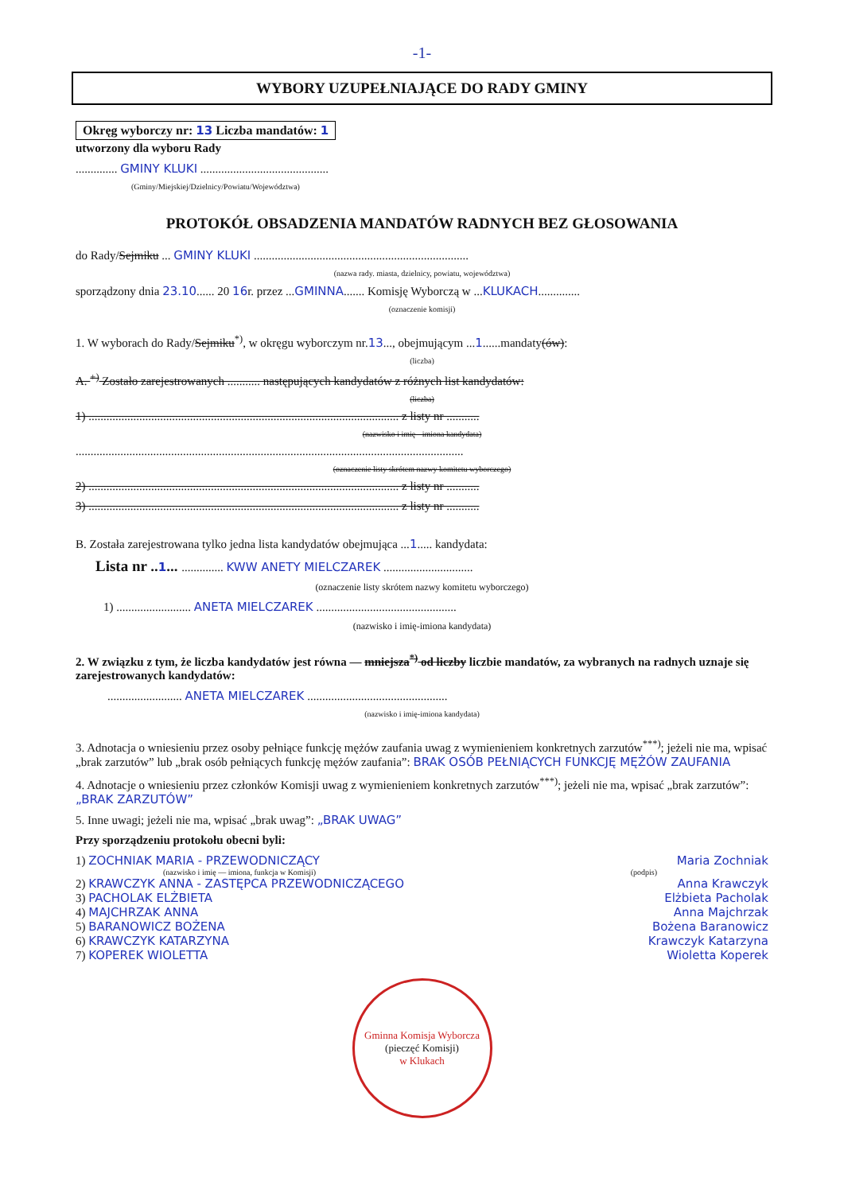-1-
WYBORY UZUPEŁNIAJĄCE DO RADY GMINY
Okręg wyborczy nr: 13 Liczba mandatów: 1
utworzony dla wyboru Rady
.............. GMINY KLUKI ...........................................
(Gminy/Miejskiej/Dzielnicy/Powiatu/Województwa)
PROTOKÓŁ OBSADZENIA MANDATÓW RADNYCH BEZ GŁOSOWANIA
do Rady/Sejmiku ... GMINY KLUKI ........................................................................
(nazwa rady. miasta, dzielnicy, powiatu, województwa)
sporządzony dnia 23.10...... 20 16r. przez ...GMINNA....... Komisję Wyborczą w ...KLUKACH..............
(oznaczenie komisji)
1. W wyborach do Rady/Sejmiku<sup>*)</sup>, w okręgu wyborczym nr.13..., obejmującym ...1......mandaty(ów):
(liczba)
A. <sup>+)</sup> Zostało zarejestrowanych ........... następujących kandydatów z różnych list kandydatów:
(liczba)
1) ........................................................................................................ z listy nr ...........
(nazwisko i imię - imiona kandydata)
..................................................................................................................................
(oznaczenie listy skrótem nazwy komitetu wyborczego)
2) ........................................................................................................ z listy nr ...........
3) ........................................................................................................ z listy nr ...........
B. Została zarejestrowana tylko jedna lista kandydatów obejmująca ...1..... kandydata:
Lista nr ..1... .............. KWW ANETY MIELCZAREK ..............................
(oznaczenie listy skrótem nazwy komitetu wyborczego)
1) ......................... ANETA MIELCZAREK ...............................................
(nazwisko i imię-imiona kandydata)
2. W związku z tym, że liczba kandydatów jest równa — mniejsza<sup>*)</sup> od liczby liczbie mandatów, za wybranych na radnych uznaje się zarejestrowanych kandydatów:
......................... ANETA MIELCZAREK ...............................................
(nazwisko i imię-imiona kandydata)
3. Adnotacja o wniesieniu przez osoby pełniące funkcję mężów zaufania uwag z wymienieniem konkretnych zarzutów<sup>***)</sup>; jeżeli nie ma, wpisać „brak zarzutów” lub „brak osób pełniących funkcję mężów zaufania”: BRAK OSÓB PEŁNIĄCYCH FUNKCJĘ MĘŻÓW ZAUFANIA
4. Adnotacje o wniesieniu przez członków Komisji uwag z wymienieniem konkretnych zarzutów<sup>***)</sup>; jeżeli nie ma, wpisać „brak zarzutów”: „BRAK ZARZUTÓW”
5. Inne uwagi; jeżeli nie ma, wpisać „brak uwag”: „BRAK UWAG”
Przy sporządzeniu protokołu obecni byli:
1) ZOCHNIAK MARIA - PRZEWODNICZĄCY Maria Zochniak
(nazwisko i imię — imiona, funkcja w Komisji) (podpis)
2) KRAWCZYK ANNA - ZASTĘPCA PRZEWODNICZĄCEGO Anna Krawczyk
3) PACHOLAK ELŻBIETA Elżbieta Pacholak
4) MAJCHRZAK ANNA Anna Majchrzak
5) BARANOWICZ BOŻENA Bożena Baranowicz
6) KRAWCZYK KATARZYNA Krawczyk Katarzyna
7) KOPEREK WIOLETTA Wioletta Koperek
Gminna Komisja Wyborcza
(pieczęć Komisji)
w Klukach